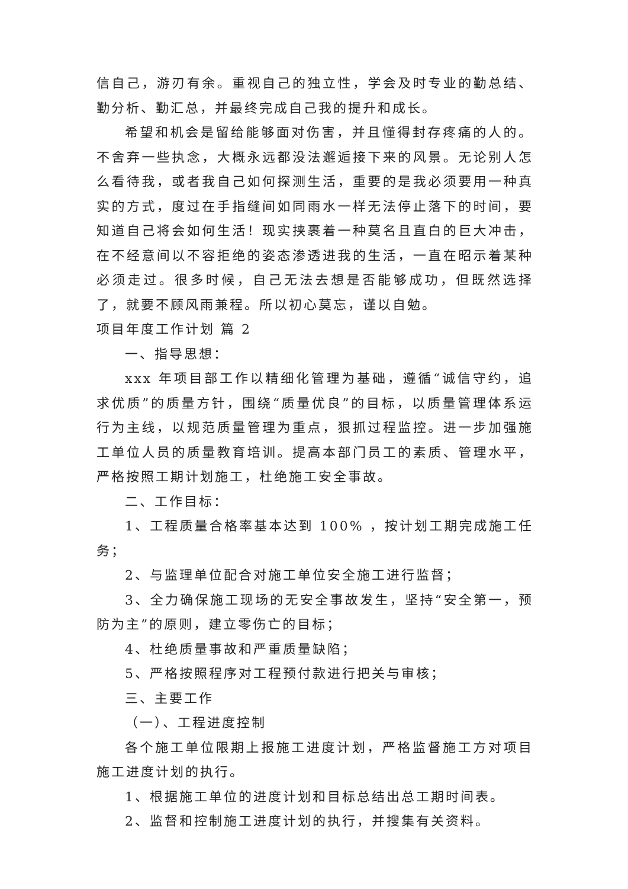信自己，游刃有余。重视自己的独立性，学会及时专业的勤总结、勤分析、勤汇总，并最终完成自己我的提升和成长。
希望和机会是留给能够面对伤害，并且懂得封存疼痛的人的。不舍弃一些执念，大概永远都没法邂逅接下来的风景。无论别人怎么看待我，或者我自己如何探测生活，重要的是我必须要用一种真实的方式，度过在手指缝间如同雨水一样无法停止落下的时间，要知道自己将会如何生活！现实挟裹着一种莫名且直白的巨大冲击，在不经意间以不容拒绝的姿态渗透进我的生活，一直在昭示着某种必须走过。很多时候，自己无法去想是否能够成功，但既然选择了，就要不顾风雨兼程。所以初心莫忘，谨以自勉。
项目年度工作计划 篇 2
一、指导思想：
xxx 年项目部工作以精细化管理为基础，遵循“诚信守约，追求优质”的质量方针，围绕“质量优良”的目标，以质量管理体系运行为主线，以规范质量管理为重点，狠抓过程监控。进一步加强施工单位人员的质量教育培训。提高本部门员工的素质、管理水平，严格按照工期计划施工，杜绝施工安全事故。
二、工作目标：
1、工程质量合格率基本达到 100% ，按计划工期完成施工任务；
2、与监理单位配合对施工单位安全施工进行监督；
3、全力确保施工现场的无安全事故发生，坚持“安全第一，预防为主”的原则，建立零伤亡的目标；
4、杜绝质量事故和严重质量缺陷；
5、严格按照程序对工程预付款进行把关与审核；
三、主要工作
（一）、工程进度控制
各个施工单位限期上报施工进度计划，严格监督施工方对项目施工进度计划的执行。
1、根据施工单位的进度计划和目标总结出总工期时间表。
2、监督和控制施工进度计划的执行，并搜集有关资料。